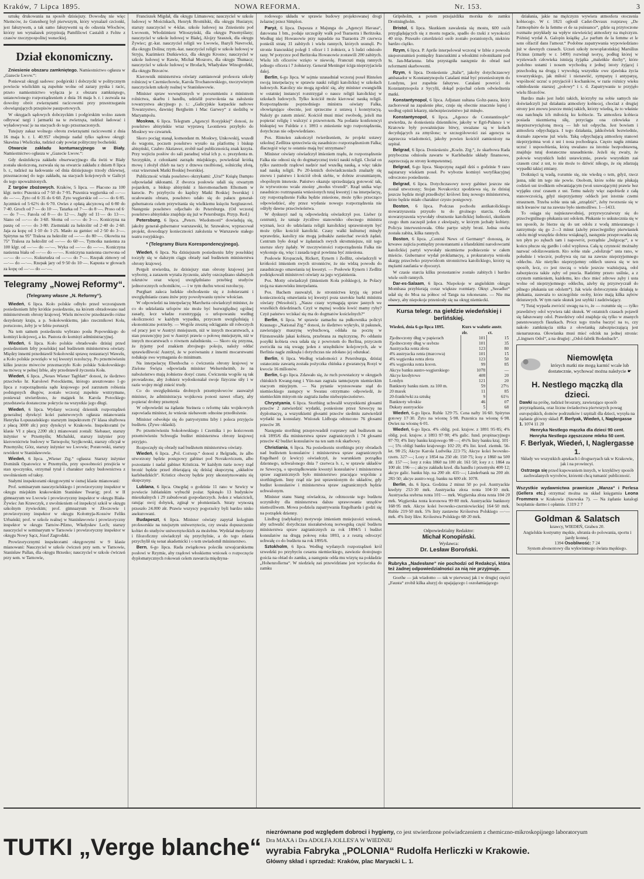Kraków, 7 Lipca 1895. NOWA REFORMA. Nr. 153. 3
sztukę drukowania na sposób dzisiejszy. Dowodzę nie więc Niemców, że Gutenberg był pierwszym, który wynalazł czcionki, jest fałszywem, a tak samo fałszywemi są do odzenia Włochów, którzy ten wynalazek przypisują Pamfiliowi Castaldi z Feltre z czasów rzeczypospolitej weneckiej.
Dział ekonomiczny.
Zniesienie obszaru zamkniętego. Namiestnictwo ogłasza w „Gazecie Lwow.“:
Ponieważ okręgi sadowe: podgórski i dobczycki w politycznym powiecie wielickim są zupełnie wolne od zarazy pyska i racic, przeto namiestnictwo wyłącza je z obszaru zamkniętego, ustanowionego rozporządzeniem z dnia 16 maja b. r. i zezwala na dowolny obrót zwierzętami racicowemi przy przestrzeganiu obowiązujących przepisów paszportowych.
W okręgach sądowych dobczyckim i podgórskim wolno zatem odbywać targi i jarmarki na te zwierzęta, tudzież ładować i wyładowywać je na stacyach do tego przeznaczonych.
Tutejszy zakaz wolnego obrotu zwierzętami racicowemi z dnia 16 maja b. r. l. 40.957 obejmuje nadal tylko sądowe okręgi: Skawina i Wieliczka, tudzież cały powiat polityczny bocheński.
Otwarcie zakładu kontumacyjnego w Biały. Namiestnictwo ogłasza w „Gazecie Lwow.“:
Gdy desinfekcya zakładu obserwacyjnego dla świń w Biały została ukończoną, zezwala się na otwarcie zakładu z dniem 8 lipca b. r., tudzież na ładowanie od dnia dzisiejszego trzody chlewnej, przeznaczonej do tego zakładu, na stacyach kolejowych w Galicyi do tego upoważnionych.
Z targów zbożowych. Kraków, 5 lipca. — Płacono za 100 klgr. netto: Pszenica od 7·50 do 7·95. Pszenica węgierska od —·— do —·—. Żyto od 6·35 do 6·60. Żyto węgierskie od —·— do 6·85. Jęczmień od 5·62½ do 6·70. Owies z opłatą akcyzową od 6·80 do 7·40. Groch od 7·— do 10·—. Tatarka od 7·— do 8·—. Proso od 6·— do 7·—. Fasola od 8·— do 12·—. Jagły od 11·— do 13·—. Siano od —·— do 3·60. Słoma od —·— do 3·—. Koniczyna na paszę od —·— do 3·80. Ziemniaki za hektolitr od 2·40 do 2·60. Jaja za kopę od 1·10 do 1·25. Masło za garniec od 2·50 do 3·—. Spirytus na 95° Tralesa za hektolitr od —·— do 80·—. Okowita na 75° Tralesa za hektolitr od —·— do 60·—. Tymotka nasienna za 100 klgr. od —·— do —·—. Wyka od —·— do —·—. Koniczyna nasienna biała od —·— do —·—. Koniczyna nasienna czerwona od —·— do —·—. Kukurudza od —·— do 7·—. Rzepak zimowy od —·— do —·—. Rzepak jary od 9·50 do 10·—. Kapusta w głowach za kopę od —·— do —·—.
Telegramy „Nowej Reformy“.
(Telegramy własne „N. Reformy“).
Wiedeń, 6 lipca. Koło polskie odbyło przed wczorajszem posiedzeniem Izby krótkie posiedzenie, na którem obradowano nad ministerstwem obrony krajowej. Wielu mówców przedstawiło różne dezyderaty kraju, a p. Sokołowskiemu, jako rzecznikowi Koła, poruczono, żeby je w Izbie poruszył.
Na tem samem posiedzeniu wybrano posła Popowskiego do komisyi kolejowej, a ks. Pastora do komisyi administracyjnej.
Wiedeń, 6 lipca. Koło polskie obradowało dzisiaj przed posiedzeniem Izby poselskiej nad budżetem ministerstwa oświaty. Między innemi przedstawił Sokołowski sprawę restauracyi Wawelu, a Koło polskie powzięło w tej kwestyi rezolucyę. Po przemówieniu kilku jeszcze mówców przeznaczyło Koło polskie Sokołowskiego na mówcę w pełnej Izbie, aby przedstawił życzenia Koła.
Wiedeń, 6 lipca. „Neues Wiener Tagblatt“ donosi, że śledztwo przeciwko hr. Karolowi Potockiemu, którego aresztowano 1-go lipca z rozporządzenia sądu krajowego pod zarzutem robienia podstępnych długów, zostało wczoraj zupełnie wstrzymane, ponieważ stwierdzono, że majątek hr. Karola Potockiego przedstawia dostateczne pokrycie na wszystkie jego długi.
Wiedeń, 6 lipca. Wydany wczoraj dziennik rozporządzeń generalnej dyrekcyi kolei państwowych ogłasza mianowania Henryka Łopuszańskiego starszym inspektorem (V klasa służbowa z płacą 3000 złr.) przy dyrekcyi w Krakowie. Inspektorami (w klasie VI z płacą 2200 złr.) mianowani zostali: Siebauer, starszy inżynier w Przemyślu; Michalski, starszy inżynier przy kierownictwie budowy w Tarnopolu; Szyjkowski, starszy oficyał w Przemyślu; Götz, starszy inżynier we Lwowie; Poratowski, starszy rewident w Stanisławowie.
Wiedeń, 6 lipca. „Wiener Ztg.“ ogłasza: Starszy inżynier Dominik Opatowicz w Przemyślu, przy sposobności przejścia w stan spoczynku, otrzymał tytuł i charakter radcy budownictwa z uwolnieniem od taksy.
Stałymi inspektorami okręgowymi w ósmej klasie mianowani:
Prof. seminaryum nauczycielskiego i prowizoryczny inspektor w okręgu miejskim krakowskim Stanisław Twaróg; prof. w II gimnazyum we Lwowie i prowizoryczny inspektor w okręgu Biała-Żywiec Jan Krawczyk, z uwolnieniem od inspekcyi szkół w okręgu szkolnym żywieckim; prof. gimnazyum w Złoczowie i prowizoryczny inspektor w okręgu Kołomyja-Kossów Feliks Urbański; prof. w szkole realnej w Stanisławowie i prowizoryczny inspektor w okręgu Tarnów-Pilzno, Władysław Lech; starszy nauczyciel w seminaryum w Tarnowie i prowizoryczny inspektor w okręgu Nowy Sącz, Józef Zagrodzki.
Prowizorycznymi inspektorami okręgowymi w 9 klasie mianowani: Nauczyciel w szkole ćwiczeń przy sem. w Tarnowie, Stanisław Pallan, dla okręgu Brzesko; nauczyciel w szkole ćwiczeń przy sem. w Tarnowie,
Franciszek Migdał, dla okręgu Limanowa; nauczyciel w szkole ludowej w Mościskach, Henryk Bromilski, dla okręgu Husiatyn; starszy nauczyciel w 4-klas. szkole ludowej na Zniesieniu pod Lwowem, Włodzimierz Witoszyński, dla okręgu Przemyślany; nauczyciel w szkole ludowej w Białej, Alojzy Szaszek, dla okręgu Żywiec; gr.-kat. nauczyciel religii we Lwowie, Bazyli Nawrocki, dla okręgu Dolina; rzym.-kat. nauczyciel religii w szkole ludowej w Stryju, Kazimierz Dutkiewicz, dla okręgu Krosno; nauczyciel w szkole ludowej w Rawie, Michał Moszoro, dla okręgu Tłumacz; nauczyciel w szkole ludowej w Brodach, Władysław Winogrodzki, dla okręgu Brzozów.
Kierownik ministerstwa oświaty zamianował profesora szkoły rolniczej w Czerniechowie, Karola Trochanowskiego, rzeczywistym nauczycielem szkoły realnej w Stanisławowie.
Minister spraw wewnętrznych w porozumieniu z ministrem rolnictwa, skarbu i handlu, udzielił pozwolenia na założenie towarzystwa akcyjnego p. t.: „Galicyjskie karpackie naftowe Towarzystwo, dawniej Bergheim i Mac Garwey“ z siedzibą w Maryampolu.
Moskwa, 6 lipca. Telegram „Agencyi Rosyjskiej“ donosi, że poselstwo abisyńskie wraz wyprawą Leontiewa przybyło do Moskwy we czwartek.
Skoro pociąg stanął, komendant m. Moskwy, Unkowskij, wszedł do wagonu, poczem poselstwo wyszło na platformę i biskup abisyński, Czabro Akziawer, zrobił nad publicznością znak krzyża. Przy wejściu posłów do sali paradnej witał ich p. o. prezydenta m. Szczypkin, z członkami zarządu miejskiego, powiedział krótką mowę i złożył chleb na tacy z drzewa rzeźbionej, solniczkę złotą, oraz wizerunek Matki Boskiej Iwerskiej.
Publiczność witała poselstwo okrzykami: „Ura!“ Książę Dampto odpowiadał ukłonami. Z dworca posłowie udali się otwartym pojazdem, a biskup abisyński z hieromonachem Efremem w karecie. Po przybyciu do kaplicy Matki Boskiej Iwerskiej i ucałowaniu obrazu, poselstwo udało się do pałacu generał-gubernatora celem przywitania się wielkiemu księciu Sergiuszowi. Następnie poselstwo odjechało do Petersburga. (Od wczoraj poselstwo abisyńskie znajduje się już w Petersburgu. Przyp. Red.)
Petersburg, 6 lipca. „Peters. Wiedomosti“ dowiadują się, jakoby generał-gubernator warszawski, hr. Szuwałow, wypracował projekt, dowodzący konieczności założenia w Warszawie stałego teatru rosyjskiego.
* (Telegramy Biura Korespondencyjnego).
Wiedeń, 6 lipca. Na dzisiejszem posiedzeniu Izby poselskiej toczyły się w dalszym ciągu obrady nad budżetem ministerstwa obrony krajowej.
Pergelt stwierdza, że dzisiejszy stan obrony krajowej jest wyborny, a zarazem wyraża życzenie, ażeby oszczędzano słabszych rekrutów oraz więcej uwzględniano przebieg studyów jednorocznych ochotników, — i w tym duchu wnosi rezolucyę.
Purghart zaleca ludzkie obchodzenie się z żołnierzami i uwzględnianie czasu żniw przy powoływaniu synów włościan.
W odpowiedzi na interpelacyę Marchetta oświadczył minister, że co do udzielania urlopów nie może być bezwzględnej ogólnej zasady, lecz władze rozstrzygają o urlopowaniu według okoliczności w każdym wypadku, przyczem uwzględniają i ekonomiczne potrzeby. — Wogóle zresztą odciąganie sił roboczych od pracy jest w Austryi mniejszem, niż w innych mocarstwach, a stan prezencyjny jest w Austryi prawie o połowę mniejszym, niż w innych mocarstwach o równem zaludnieniu. — Skoro się przyzna, że żyjemy pod znakiem zbrojnego pokoju, należy oddać sprawiedliwość Austryi, że w porównaniu z innemi mocarstwami redukuje swe wymagania do minimum.
Na interpelacyę Ebenhocha o ćwiczenia obrony krajowej w Zielone Święta odpowiada minister Welsersheimb, że na nabożeństwo mają żołnierze dosyć czasu. Ćwiczenia wogóle są tak prowadzone, aby żołnierz wydoskonalał swoje fizyczne siły i w razie wojny mógł znieść trudy.
Co do uwzględnienia drobnych przemysłowców zauważył minister, że administracya wojskowa ponosi nawet ofiary, aby popierać drobny przemysł.
W odpowiedzi na żądanie Steinera o reformę taks wojskowych zapowiada minister, że wniesie niebawem odnośne przedłożenie.
Minister odwołuje się do patryotyzmu Izby i poleca przyjęcie budżetu. (Żywe oklaski).
Po przemówieniu Sokołowskiego i Czernika i po końcowem przemówieniu Schwegla budżet ministerstwa obrony krajowej przyjęto.
Rozpoczęły się obrady nad budżetem ministerstwa oświaty.
Wiedeń, 6 lipca. „Pol. Corresp.“ donosi z Belgradu, że albo utworzony będzie postępowy gabinet pod Novakoviczem, albo pozostanie i nadal gabinet Kristicza. W każdym razie nowy rząd bronić będzie przed zbierającą się dzisiaj skupczyną „układów karlsbadzkich“. Kristicz obecny będzie przy ukonstytuowaniu się skupczyny.
Lublana, 6 lipca. Onegdaj o godzinie 11 rano w Szwicy w powiecie lublańskim wybuchł pożar. Spłonęło 13 budynków mieszkalnych i 29 zabudowań gospodarczych. Jeden z właścicieli, ratując swój dobytek, zginął w płomieniach. Straty wynoszą przeszło 24.000 złr. Prawie wszyscy pogorzelcy byli bardzo nisko asekurowani.
Budapeszt, 6 lipca. Minister oświaty zapytał kolegium profesorskie na tutejszym uniwersytecie, czy uważa dopuszczenie kobiet do studyów uniwersyteckich za możebne. Wydział medyczny i filozoficzny oświadczył się przychylnie, a do tego zdania przychylił się senat akademicki i o tem uwiadomił ministerstwo.
Bern, 6-go lipca. Rada związkowa poleciła szwajcarskiemu posłowi w Rzymie, aby rządowi włoskiemu wniosek o rozpoczęcie dyplomatycznych rokowań celem zawarcia międzyna-
rodowego układu w sprawie budowy projektowanej drogi żelaznej przez Simplon.
Paryż, 6 lipca. Depesza z Majunga do „Agencyi Havasa“, datowana 1 bm., podaje szczegóły walk pod Tsaraotra i Beritzoka. Według niej Howasowie przy napadzie na Tsaraotra 29 czerwca ponieśli stratę 31 zabitych i wielu rannych, których usunęli. Po stronie francuskiej poległ 1 oficer i 1 żołnierz, a 5 ludzi odniosło rany. W potyczce pod Beritzoka Howasowie zostawili 200 zabitych. Wielu ich oficerów wzięto w niewolę. Francuzi mają rannych jednego oficera i 7 żołnierzy. Generał Meninger ściga nieprzyjaciela dalej.
Berlin, 6-go lipca. W sejmie uzasadniał wczoraj poseł Rintelen swoją interpelacyę w sprawie nauki religii katolickiej w szkołach ludowych. Katolicy nie mogą zgodzić się, aby minister ewangielik w ostatniej instancyi rozstrzygał o nauce religii katolickiej w szkołach ludowych. Tylko kościół może kierować nauką religii. Rozporządzenie poprzedniego ministra oświaty Falka, obowiązujące obecnie, jest sprzeczne z ustawą i konstytucyą. Należy go zatem znieść. Kościół musi mieć swobodę, jeżeli ma popierać religię i walczyć z przewrotem. Na podanie konferencyi biskupiej we Fuldzie z r. 1893 o zniesienie tego rozporządzenia, dotychczas nie odpowiedziano.
Pos. Rintelen zakończył twierdzeniem, że projekt ustawy szkolnej Zedlitza sprzeciwia się zasadniczo rozporządzeniom Falka; dlaczegóż więc te ostatnie mają być utrzymane?
Minister oświaty oświadczył imieniem rządu, że rozporządzenie Falka nie odnosi się do dogmatycznej treści nauki religii. Chciał on tylko zastrzedz rządowi nadzór nad wszelką nauką, a więc także nad nauką religii. Po 20-letnich doświadczeniach znalazły się znowu i państwo i kościół obok siebie, w dobrze zrozumianym, obopólnym interesie. Państwo okazuje uprzedzającą gotowość tak, że wytworzono wcale znośny „modus vivendi“. Rząd unika więc zasadniczo roztrząsania wniesionych tutaj kwestyj i na interpelacyę, czy rozporządzenie Falka będzie zniesione, może tylko przecząco odpowiedzieć, aby przez wydanie nowego rozporządzenia nie odżyły dawne przeciwieństwa.
W dyskusyi nad tą odpowiedzią oświadczył pos. Lieber (z centrum), że uznaje życzliwe stanowisko obecnego ministra wyznań, lecz do udzielania religii katolickiej uprawnionym być może tylko kościół katolicki. Czasy walki kulturnej minęły wprawdzie, katolicy nie mogą jednakże zaniechać swoich żądań. Centrum było dotąd w żądaniach swych skromniejsze, niż tego szersze sfery żądały. W rzeczywistości rozporządzenia Falka nie wykonuje się, więc i zasada tegoż powinna być zniesiona.
Posłowie Kropaczek, Rickert, Eynern i Zedlitz, oświadczyli w krótkości imieniem swych stronnictw, że nie widzą powodu do zasadniczego omawiania tej kwestyi. — Posłowie Eynern i Zedlitz podziękowali ministrowi oświaty za jego wyjaśnienia.
Pos. Motty oświadczył (imieniem Koła polskiego), że Polacy stoją na stanowisku interpelanta.
Pos. Bachem zauważył, że stronnictwa kryją się przed koniecznością omawiania tej kwestyi poza szerokie barki ministra oświaty (Wesołość). „Nasze czasy wymagają spraw jasnych we wszelkich dziedzinach. Czyż w mętnej wodzie łowić mamy ryby? Czyż państwo wciskać się ma do dogmatów kościelnych?“
Berlin, 6 lipca. W sprawie zamachu na pułkownika policyi Krausego „National Ztg.“ donosi, że śledztwo wykryło, iż pakunek, zawierający maszynę wybuchową, oddała na pocztę w Fürstenwalde jakaś kobieta, przebrana za mężczyznę. Po oddaniu posyłki kobieta owa udała się z powrotem do Berlina, przyczem zwróciła na nią uwagę jeden z urzędników kolejowych, ale w Berlinie nagle zniknęła i dotychczas nie zdołano jej odszukać.
Berlin, 6 lipca. Według wiadomości z Petersburga, dzisiaj ostatecznie zawartą została pożyczka chińska z gwarancyą Rosyi w kwocie 16 milionów.
Berlin, 6-go lipca. Zdawało się, że ruch powstańczy w okręgach chińskich Kwang-tung i Yün-nan zagraża tamtejszym niemieckim stacyom misyjnym. — Na pytanie wystosowane stąd do niemieckiego zastępcy w Swatau otrzymano odpowiedź, że niemieckim misyom nie zagraża żadne niebezpieczeństwo.
Chrystyania, 6 lipca. Storthing uchwalił wszystkiemi głosami przeciw 2 zatwierdzić wydatki, poniesione przez Szwecyę na dyplomacyę, a wszystkiemi głosami przeciw siedmiu zatwierdził wydatki na konsulaty. Wniosek Lidboga odrzucono 76 głosami przeciw 38.
Następnie storthing przeprowadził rozprawy nad budżetem na rok 1895/6 dla ministerstwa spraw zagranicznych i 74 głosami przeciw 42 budżet konsulatów na ten sam rok skarbowy.
Christiania, 6 lipca. Na posiedzeniu storthingu przy obradach nad budżetem konsulatów i ministerstwa spraw zagranicznych Engelhard (z lewicy) oświadczył, że warunkiem porządku dziennego, uchwalonego dnia 7 czerwca b. r., w sprawie układów ze Szwecyą, o uporządkowanie kwestyi konsulatów i ministerstwa spraw zagranicznych było ministerstwo pracujące wspólnie z storthingiem. Inny rząd nie jest uprawnionym do układów, gdy budżet konsulatów i ministerstwa spraw zagranicznych będzie uchwalonym.
Minister stanu Stang oświadcza, że odrzucenie tego budżetu uczyniłoby dla ministerstwa dalsze sprawowanie urzędów niemożliwem. Mowa podziela zapatrywania Engelharda i godzi się na porządek dzienny.
Lindbog (radykalny) motywuje imieniem mniejszości wniosek, aby uchwalić dotychczas niezałatwioną norwegską część budżetu ministerstwa spraw zagranicznych za rok 1894/5 i budżet konsulatów na drugą połowę roku 1893, a z resztą odroczyć uchwałę co do budżetu na rok 1895/6.
Sztokholm, 6 lipca. Według wydanych rozporządzeń król szwedzki po przybyciu cesarza niemieckiego, zawiezie dostojnego gościa na obiad do zamku, a następnie odda mu wizytę na pokładzie „Hohenzollerna“. W niedzielę zaś przewidziane jest wycieczka do zamku
Gripsholm, a potem przejażdżka morska do zamku Drottningholm.
Bristol, 6 lipca. Skutkiem zawalenia się mostu, 600 osób przyglądających się z mostu regacie, spadło do rzeki z wysokości 40 stóp. Przeszło czterdzieści osób zostało poranionych, niektóre bardzo ciężko.
Rzym, 6 lipca. P. Aprile interpelował wczoraj w Izbie z powodu nieporozumień pomiędzy francuskimi a włoskimi robotnikami pod St. Jan-Marienne. Izba przystąpiła następnie do obrad nad reformami skarbowemi.
Rzym, 6 lipca. Doniesienie „Italie“, jakoby dotychczasowy ambasador w Konstantynopolu Catalani miał być przeniesionym do Londynu, jest zupełnie fałszywe. Catalani powróci do Konstantynopola z Sycylii, dokąd pojechał celem odwiedzenia matki.
Konstantynopol, 6 lipca. Adjutant sułtana Goltz-pasza, który zachorował na zapalenie płuc, czuje się obecnie znacznie lepiej i według opinii lekarzy, niebezpieczeństwo już minęło.
Konstantynopol, 6 lipca. „Agence de Constantinople“ stwierdza, że doniesienia dzienników, jakoby w Egri-Palance i w Kratowie były poważniejsze bitwy, uważane są w kołach decydujących za zmyślone; w szczegółowości zaś agencya ta zaprzecza wiadomości, jakoby powien kościół zamieniony na szpital.
Belgrad, 6 lipca. Doniesieniu „Koeln. Ztg.“, że skarbowa Rada przyboczna odniosła zawarte w Karlsbadzie układy finansowe, zaprzeczają ze strony kompetentnej.
Belgrad, 6-go lipca. Skupczynę zagaił dziś o godzinie 9 rano najstarszy wiekiem poseł. Po wyborze komisyi weryfikacyjnej odroczono posiedzenie.
Belgrad, 6 lipca. Dotychczasowy nowy gabinet jeszcze nie został utworzony; Stojan Novakovicz spodziewa się, że dzisiaj jeszcze będzie mógł przedłożyć królowi listę nowego ministerstwa, które będzie miało charakter czysto postępowy.
Boston, 6 lipca. Podczas pochodu antikatolickiego stowarzyszenia przyszło tu do groźnego starcia. Godła stowarzyszenia wywołały oburzenie katolickiej ludności, skutkiem czego tłum zaczepił jeden z ekwipaży, w którym jechały kobiety. Policya interweniowała. Obie partye użyły broni. Jedna osoba została zabita, kilka rannych.
Boston, 6 lipca. „Central News of Germany“ donoszą, że krwawe zajścia pomiędzy protestantami a irlandzkimi narodowcami katolickiej partyi wywołały niezmierne podniecenie w całem mieście. Gubernator wydał proklamacyę, a prokuratorya wniosła skargę przeciwko przywódcom stronnictwa katolickiego, którzy są mężami zaufania w dyecezyi.
W czasie starcia kilku protestantów zostało zabitych i bardzo wiele osób rannych.
Dar-es-Salaam, 6 lipca. Niepokoje w angielskim okręgu Mombasa przybierają coraz większe rozmiary. Okręt „Seeadler“ udał się do Moa na północ od Tanga na rekonesans. — Nie ma obawy, aby niepokoje przeniosły się na okręg niemiecki.
Kursa telegr. na giełdzie wiedeńskiej i berlińskiej.
| Wiedeń, dnia 6-go lipca 1895. | Kurs w walutie austr. | |
| --- | --- | --- |
| | złr. | ct. |
| Zjednoczony dług w papierach | 101 | 15 |
| Zjednoczony dług w srebrze | 101 | 35 |
| Austryacka renta złota | 123 | 80 |
| 4% austryacka renta (marcowa) | 101 | 15 |
| 4% węgierska renta złota | 123 | 50 |
| 4% węgierska renta koron. | 99 | 85 |
| Akcye banku austro-węgierskiego | 1078 | — |
| Akcye kredytowe | 408 | 20 |
| Londyn | 121 | 20 |
| Banknoty banku niem. za 100 m. | 59 | 27½ |
| 20 marek | 11 | 85 |
| 20-frankówki za sztukę | 9 | 61½ |
| Banknoty włoskie | 46 | 07 |
| Dukaty austryackie | 5 | 68 |
Wiedeń, 6-go lipca. Ruble 129·75. Cena nafty 16·60. Spirytus gotowy 17·30. Żyto na wiosnę 5·98. Pszenica na wiosnę 6·98. Owies na wiosnę 6·01.
Wiedeń, 6-go lipca. 4% oblig. poż. krajow. z 1891 95·85; 4% oblig. poż. krajow. z 1893 97·90; 4% galic. fund. propinacyjnego 97·70; 4% listy banku krajowego 98·—; 4½% listy banku kraj. 101·—; 5% obligi banku krajowego 102·20; 4% list. kred. ziemsk. 56-let. 98·25; Akcye Karola Ludwika 223·75; Akcye kolei lwowsko-czern. 327·—; Losy z 1854 na 250 złr. 150·75; losy z 1860 na 500 złr. 157·—; losy z roku 1860 na 100 złr. 161·50; losy z r. 1864 za 100 złr. 196·—; akcye zakładu kred. dla handlu i przemysłu 408·12; akcye galic. banku hip. na 200 złr. 435·—; Länderbank na 200 złr. 283·50; akcye austro-węg. banku na 600 złr. 1078.
Berlin, dn. 6 lipca. Godzina 2 minut 50 po poł. Austryackie kredyty 253·30 mrk. Austryacka złota renta 104·10 mrk. Austryacka srebrna renta 101·— mrk. Węgierska złota renta 104·20 mrk. Węgierska renta koronowa 99·80 mrk. Austryackie banknoty 168·95 mrk. Akcye kolei lwowsko-czerniowieckiej 164·50 mrk. Ruble 219·50 mrk. 5% listy zastawne Królestwa Polskiego —·— mrk. 4% listy likw. Królestwa Polskiego 68·20 mrk.
Odpowiedzialny Redaktor:
Michał Konopiński.
Wydawca:
Dr. Lesław Boroński.
Rubryka „Nadesłane“ nie pochodzi od Redakcyi, która też żadnej odpowiedzialności za nią nie przyjmuje.
Goethe — jak wiadomo — tak w pierwszej jak i w drugiej części „Fausta“ zrobił kilka aluzyj do upajającego i oszołamiającego
działania, jakie na mężczyzn wywiera atmosfera otoczenia kobiecego. W r. 1821 ogłosił Cadet-Devaux rozprawę „De l'atmosphère de la femme et de sa puissance“, gdzie są przytoczone rozmaite przykłady na wpływ niewieściej atmosfery na mężczyzn. Później wydał A. Galopin książkę „Le parfum de la femme et le sens olfactif dans l'amour.“ Podobne zapatrywania wypowiedziano już w dawnych czasach. Uczeń szkoły nowoplatońskiej Marsilius Ficinus (zmarły w r. 1499) rozwinął teoryę, podług której w wyziewach człowieka istnieją żyjątka „maleńkie duchy“, które podobno ustami i nosem wychodzą z jednej istoty żyjącej i przechodzą na drugą i wywołują wszystkie owe zjawiska życia towarzyskiego, jak miłość i nienawiść, sympatyę i antypatyę, wspólność uczuć u przyjaciół i kochanków, w razie różnicy wieku odmłodzenie starszej „połowy“ i t. d. Zapatrywanie te przyjęło wielu filozofów.
Bardzo mało jest ludzi takich, którzyby na sobie samych nie doświadczyli już działania atmosfery kobiecej, chociaż z drugiej strony jest znowu jeszcze mniej takich, którzy wiedzą, że to właśnie ona natchnęła ich miłością ku kobiecie. Ta atmosfera kobieca posiada niezmierną siłę, przyciąga ona człowieka z nieprzezwyciężoną mocą — lub też odpycha. Jest bowiem i atmosfera odpychająca. I tego działania, jakkolwiek bezwiednie, doznało zapewne już wielu. Taką odpychającą atmosferę stanowi nieprzyjemna woń z ust i nosa pochodząca. Często nagła zmiana uczuć i usposobienia, którą uważano za istotnie bezpodstawną, znajduje tutaj dostateczne uzasadnienie. Jeżeli się zważy, że połowie wszystkich ludzi ustawicznie, prawie wszystkim zaś czasem czuć z ust, to nie może to dziwić nikogo, że się zdarzają wypadki takiej zmiany.
Dotknięci tą wadą, rozumie się, nie wiedzą o tem, gdyż, rzecz jasna, nikt im tego nie powie. Osobom, które sobie nie płukają codzień ust środkiem odwaniającym (woń usuwającym) prawie bez wyjątku czuć czasem z ust. Temu należy więc zapobiedz z całą stanowczością, gdyż nieprzyjemny oddech jest istotnie czemś strasznem. Trzeba sobie usta tak „urządzić“, żeby tworzenie się w nich kwasów raz na zawsze było niemożliwe. 1—1433.
To osiąga się najniezawodniej, przyzwyczaiwszy się do przeciwgnilnego płukania ust odolem. Płukanie to uskutecznia się w ten sposób, że bierze się do ust odolu z wodą zmieszanego i zatrzymuje się go 2—3 minut (ażeby przeciwgnilny pierwiastek odolu mógł wszędzie dobrze wsiąknąć), następnie przeprowadza się ten płyn po zębach tam i napowrót, porządnie „bulgocąc“, a w końcu płucze się gardło i odol wypluwa. Całą tę czynność możnaby nazwać odolizowaniem. Kto sobie stale „odolizuje“ usta rano, w południe i wieczór, pozbywa się raz na zawsze nieprzyjemnego oddechu. Ale nietylko nieprzyjemny oddech usuwa się w ten sposób, lecz, co jest rzeczą o wiele jeszcze ważniejszą, odol zabezpiecza także zęby od psucia. Radzimy przeto usilnie, a z czystem sumieniem, każdemu, kto chce mieć zdrowe zęby i usta wolne od nieprzyjemnego oddechu, ażeby się przyzwyczaił do pilnego płukania ust odolem*). Jak wiele dobroczynnie działają te płukania, zauważa to szczególnie osoby, które mają kilka zębów dziurawych. W tym razie skutek jest szybki i zadziwiający.
*) Tutaj wypada zwrócić uwagę na to, że — rozumie się — tylko prawdziwy odol wywiera taki skutek. W ostatnich czasach pojawił się fałszowany odol. Prawdziwy odol znajduje się tylko w znanych patentowanych flaszkach. Prócz tego trzeba baczyć na to, czy nakoło zamknięcia nitka z ołowianką zabezpieczającą jest nienaruszona. Ołowianka musi mieć odcisk na jednej stronie: „Lingners Odol“, a na drugiej: „Odol-fabrik Bodenbach“.
Niemowlęta
których matki nie mogą karmić wcale lub dostatecznie, wychować można należycie ☛
H. Nestlego mączką dla dzieci.
Dawki na próbę, tudzież broszury, zawierające sposób przyrządzania, oraz liczne świadectwa pierwszych powag europejskich, domów podrzutków i szpitali dla dzieci, wysyła na żądanie główny skład: F. Berlyak, Wiedeń, I, Naglergasse 1. 1074 11 20
Henryka Nestlego mączka dla dzieci 90 cent.
Henryka Nestlego zgęszczone mleko 50 cent.
F. Berlyak, Wiedeń, I, Naglergasse 1.
Składy we wszystkich aptekach i drogueryach tak w Krakowie, jak i na prowincyi.
Ostrzega się przed kupowaniem innych, w krzykliwy sposób zachwalanych wyrobów, któremi chcą tumanić publiczność.
Wszystkie wydawnictwa prawnicze „Manza“ i Perlesa (Gellera etc.) otrzymać można na skład księgarnia Leona Frommera w Krakowie (Szewska 7). — Na żądanie katalogi bezpłatnie darmo i opłatnie. 1319 2 7
Goldman & Salatsch
krawcy, WIEDEŃ, Graben 20.
Angielskie kostyumy męskie, ubrania do polowania, sportu i jazdy konnej.
1394 Osobliwość: 7 24
System abonentowy dla wykwintnego świata męskiego.
TUTKI „Verge blanche“
niezrównane pod względem dobroci i hygieny, co jest stwierdzone poświadczeniem z chemiczno-mikroskopijnego laboratoryum
Dra MAXA i Dra ADOLFA JOLLES'A W WIEDNIU
wyrabia Fabryka „POLONIA“ Rudolfa Herliczki w Krakowie.
Główny skład i sprzedaż: Kraków, plac Maryacki L. 1.